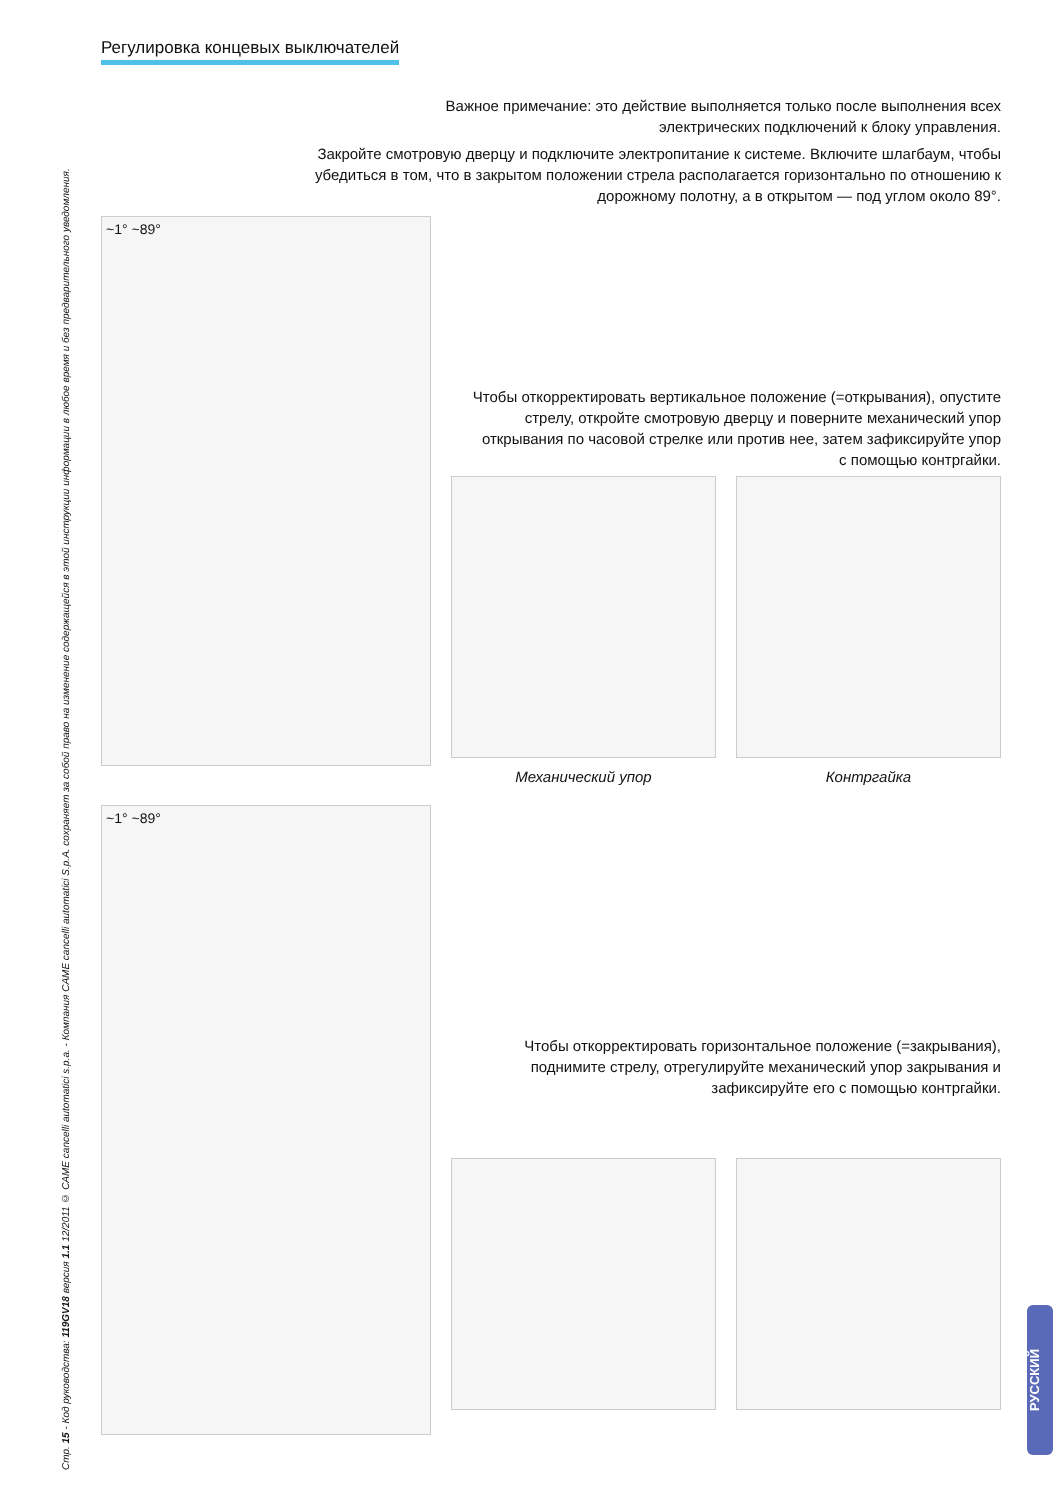Стр. 15 - Код руководства: 119GV18 версия 1.1 12/2011 © CAME cancelli automatici s.p.a. - Компания CAME cancelli automatici S.p.A. сохраняет за собой право на изменение содержащейся в этой инструкции информации в любое время и без предварительного уведомления.
Регулировка концевых выключателей
Важное примечание: это действие выполняется только после выполнения всех электрических подключений к блоку управления.
Закройте смотровую дверцу и подключите электропитание к системе. Включите шлагбаум, чтобы убедиться в том, что в закрытом положении стрела располагается горизонтально по отношению к дорожному полотну, а в открытом — под углом около 89°.
~1° ~89°
Чтобы откорректировать вертикальное положение (=открывания), опустите стрелу, откройте смотровую дверцу и поверните механический упор открывания по часовой стрелке или против нее, затем зафиксируйте упор с помощью контргайки.
Механический упор Контргайка
~1° ~89°
Чтобы откорректировать горизонтальное положение (=закрывания), поднимите стрелу, отрегулируйте механический упор закрывания и зафиксируйте его с помощью контргайки.
РУССКИЙ